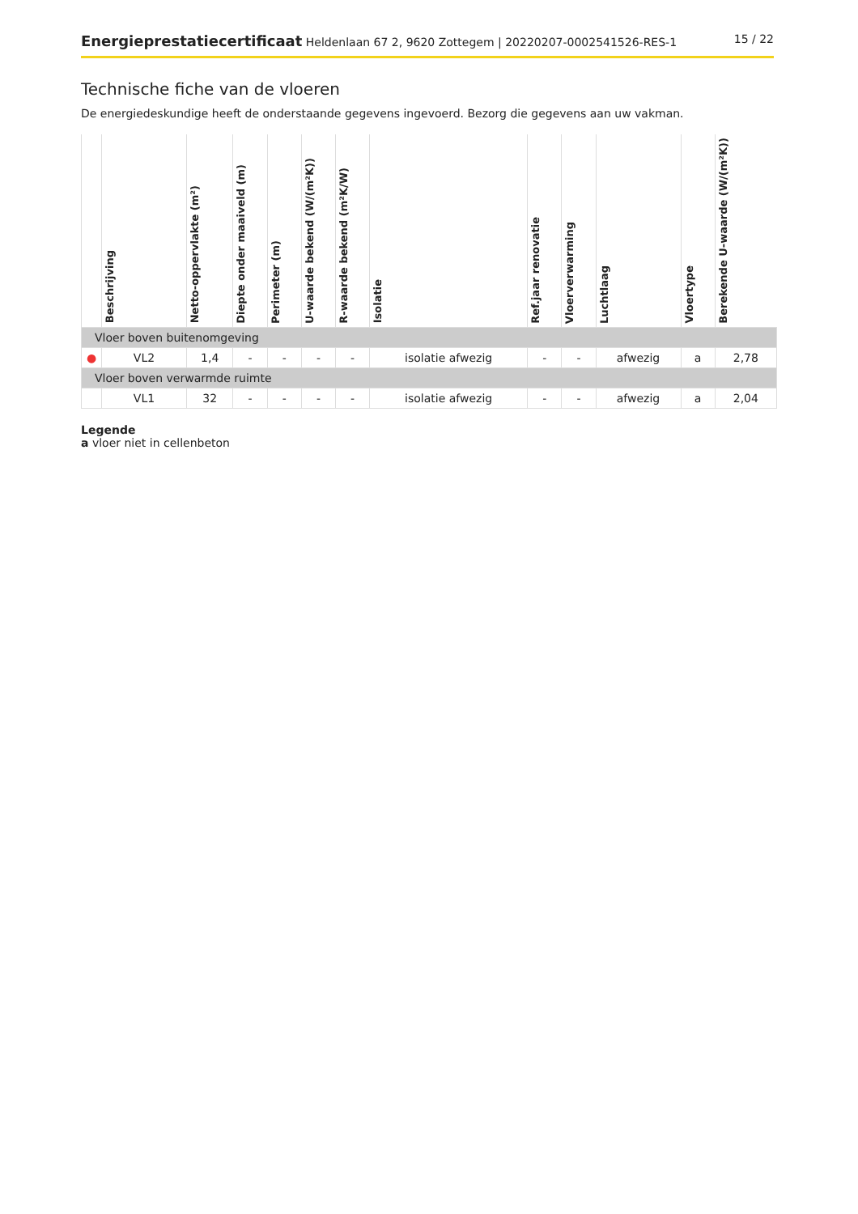Energieprestatiecertificaat Heldenlaan 67 2, 9620 Zottegem | 20220207-0002541526-RES-1 15 / 22
Technische fiche van de vloeren
De energiedeskundige heeft de onderstaande gegevens ingevoerd. Bezorg die gegevens aan uw vakman.
| | Beschrijving | Netto-oppervlakte (m²) | Diepte onder maaiveld (m) | Perimeter (m) | U-waarde bekend (W/(m²K)) | R-waarde bekend (m²K/W) | Isolatie | Ref.jaar renovatie | Vloerverwarming | Luchtlaag | Vloertype | Berekende U-waarde (W/(m²K)) |
| --- | --- | --- | --- | --- | --- | --- | --- | --- | --- | --- | --- | --- |
| Vloer boven buitenomgeving | | | | | | | | | | | | |
| ● | VL2 | 1,4 | - | - | - | - | isolatie afwezig | - | - | afwezig | a | 2,78 |
| Vloer boven verwarmde ruimte | | | | | | | | | | | | |
| | VL1 | 32 | - | - | - | - | isolatie afwezig | - | - | afwezig | a | 2,04 |
Legende
a vloer niet in cellenbeton